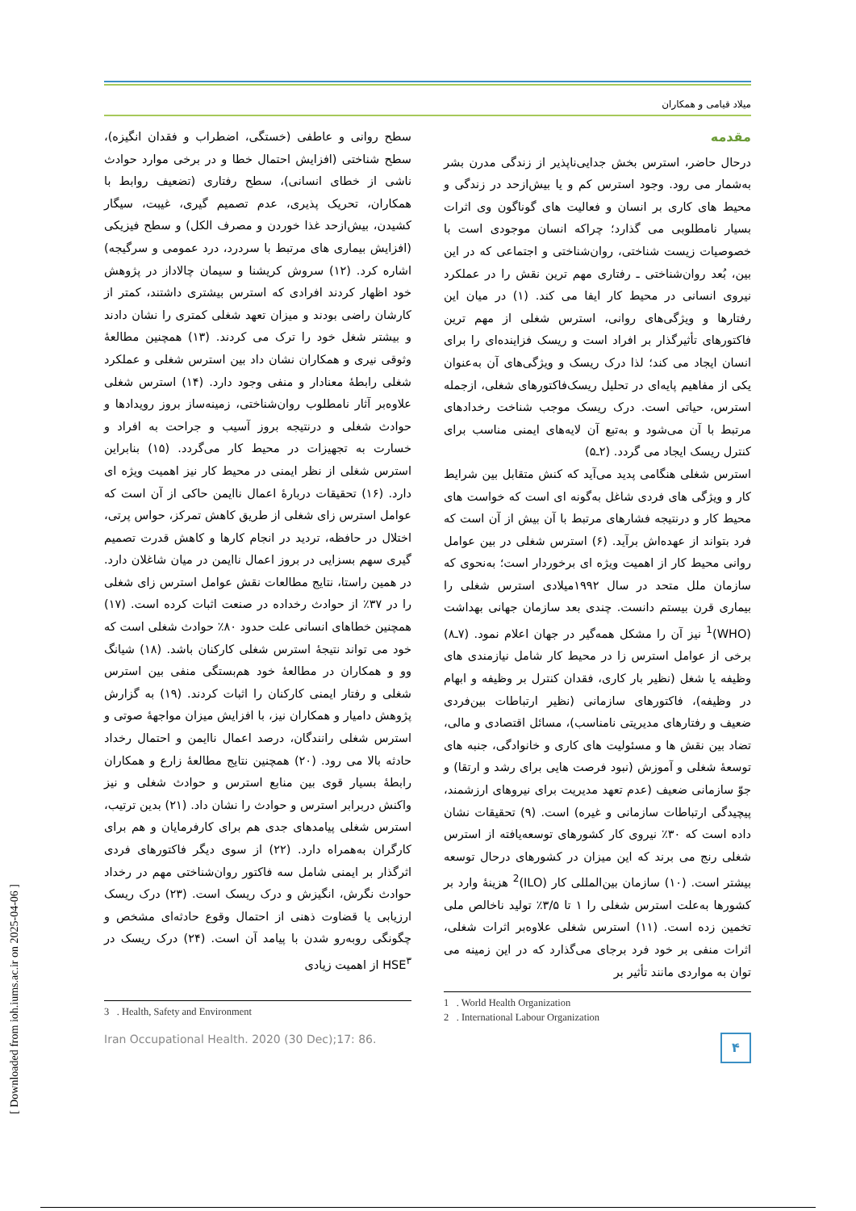[ Downloaded from ioh.iums.ac.ir on 2025-04-06 ]
میلاد قیامی و همکاران
مقدمه
درحال حاضر، استرس بخش جدایی‌ناپذیر از زندگی مدرن بشر به‌شمار می رود. وجود استرس کم و یا بیش‌ازحد در زندگی و محیط های کاری بر انسان و فعالیت های گوناگون وی اثرات بسیار نامطلوبی می گذارد؛ چراکه انسان موجودی است با خصوصیات زیست شناختی، روان‌شناختی و اجتماعی که در این بین، بُعد روان‌شناختی ـ رفتاری مهم ترین نقش را در عملکرد نیروی انسانی در محیط کار ایفا می کند. (۱) در میان این رفتارها و ویژگی‌های روانی، استرس شغلی از مهم ترین فاکتورهای تأثیرگذار بر افراد است و ریسک فزاینده‌ای را برای انسان ایجاد می کند؛ لذا درک ریسک و ویژگی‌های آن به‌عنوان یکی از مفاهیم پایه‌ای در تحلیل ریسک‌فاکتورهای شغلی، ازجمله استرس، حیاتی است. درک ریسک موجب شناخت رخدادهای مرتبط با آن می‌شود و به‌تبع آن لایه‌های ایمنی مناسب برای کنترل ریسک ایجاد می گردد. (۲ـ۵)
استرس شغلی هنگامی پدید می‌آید که کنش متقابل بین شرایط کار و ویژگی های فردی شاغل به‌گونه ای است که خواست های محیط کار و درنتیجه فشارهای مرتبط با آن بیش از آن است که فرد بتواند از عهده‌اش برآید. (۶) استرس شغلی در بین عوامل روانی محیط کار از اهمیت ویژه ای برخوردار است؛ به‌نحوی که سازمان ملل متحد در سال ۱۹۹۲میلادی استرس شغلی را بیماری قرن بیستم دانست. چندی بعد سازمان جهانی بهداشت (WHO)<sup>1</sup> نیز آن را مشکل همه‌گیر در جهان اعلام نمود. (۷ـ۸) برخی از عوامل استرس زا در محیط کار شامل نیازمندی های وظیفه یا شغل (نظیر بار کاری، فقدان کنترل بر وظیفه و ابهام در وظیفه)، فاکتورهای سازمانی (نظیر ارتباطات بین‌فردی ضعیف و رفتارهای مدیریتی نامناسب)، مسائل اقتصادی و مالی، تضاد بین نقش ها و مسئولیت های کاری و خانوادگی، جنبه های توسعهٔ شغلی و آموزش (نبود فرصت هایی برای رشد و ارتقا) و جوّ سازمانی ضعیف (عدم تعهد مدیریت برای نیروهای ارزشمند، پیچیدگی ارتباطات سازمانی و غیره) است. (۹) تحقیقات نشان داده است که ۳۰٪ نیروی کار کشورهای توسعه‌یافته از استرس شغلی رنج می برند که این میزان در کشورهای درحال توسعه بیشتر است. (۱۰) سازمان بین‌المللی کار (ILO)<sup>2</sup> هزینهٔ وارد بر کشورها به‌علت استرس شغلی را ۱ تا ۳/۵٪ تولید ناخالص ملی تخمین زده است. (۱۱) استرس شغلی علاوه‌بر اثرات شغلی، اثرات منفی بر خود فرد برجای می‌گذارد که در این زمینه می توان به مواردی مانند تأثیر بر
1 . World Health Organization
2 . International Labour Organization
سطح روانی و عاطفی (خستگی، اضطراب و فقدان انگیزه)، سطح شناختی (افزایش احتمال خطا و در برخی موارد حوادث ناشی از خطای انسانی)، سطح رفتاری (تضعیف روابط با همکاران، تحریک پذیری، عدم تصمیم گیری، غیبت، سیگار کشیدن، بیش‌ازحد غذا خوردن و مصرف الکل) و سطح فیزیکی (افزایش بیماری های مرتبط با سردرد، درد عمومی و سرگیجه) اشاره کرد. (۱۲) سروش کریشنا و سیمان چالاداز در پژوهش خود اظهار کردند افرادی که استرس بیشتری داشتند، کمتر از کارشان راضی بودند و میزان تعهد شغلی کمتری را نشان دادند و بیشتر شغل خود را ترک می کردند. (۱۳) همچنین مطالعهٔ وثوقی نیری و همکاران نشان داد بین استرس شغلی و عملکرد شغلی رابطهٔ معنادار و منفی وجود دارد. (۱۴) استرس شغلی علاوه‌بر آثار نامطلوب روان‌شناختی، زمینه‌ساز بروز رویدادها و حوادث شغلی و درنتیجه بروز آسیب و جراحت به افراد و خسارت به تجهیزات در محیط کار می‌گردد. (۱۵) بنابراین استرس شغلی از نظر ایمنی در محیط کار نیز اهمیت ویژه ای دارد. (۱۶) تحقیقات دربارهٔ اعمال ناایمن حاکی از آن است که عوامل استرس زای شغلی از طریق کاهش تمرکز، حواس پرتی، اختلال در حافظه، تردید در انجام کارها و کاهش قدرت تصمیم گیری سهم بسزایی در بروز اعمال ناایمن در میان شاغلان دارد. در همین راستا، نتایج مطالعات نقش عوامل استرس زای شغلی را در ۳۷٪ از حوادث رخداده در صنعت اثبات کرده است. (۱۷) همچنین خطاهای انسانی علت حدود ۸۰٪ حوادث شغلی است که خود می تواند نتیجهٔ استرس شغلی کارکنان باشد. (۱۸) شیانگ وو و همکاران در مطالعهٔ خود هم‌بستگی منفی بین استرس شغلی و رفتار ایمنی کارکنان را اثبات کردند. (۱۹) به گزارش پژوهش دامیار و همکاران نیز، با افزایش میزان مواجههٔ صوتی و استرس شغلی رانندگان، درصد اعمال ناایمن و احتمال رخداد حادثه بالا می رود. (۲۰) همچنین نتایج مطالعهٔ زارع و همکاران رابطهٔ بسیار قوی بین منابع استرس و حوادث شغلی و نیز واکنش دربرابر استرس و حوادث را نشان داد. (۲۱) بدین ترتیب، استرس شغلی پیامدهای جدی هم برای کارفرمایان و هم برای کارگران به‌همراه دارد. (۲۲) از سوی دیگر فاکتورهای فردی اثرگذار بر ایمنی شامل سه فاکتور روان‌شناختی مهم در رخداد حوادث نگرش، انگیزش و درک ریسک است. (۲۳) درک ریسک ارزیابی یا قضاوت ذهنی از احتمال وقوع حادثه‌ای مشخص و چگونگی روبه‌رو شدن با پیامد آن است. (۲۴) درک ریسک در HSE<sup>۳</sup> از اهمیت زیادی
3 . Health, Safety and Environment
Iran Occupational Health. 2020 (30 Dec);17: 86.
۴